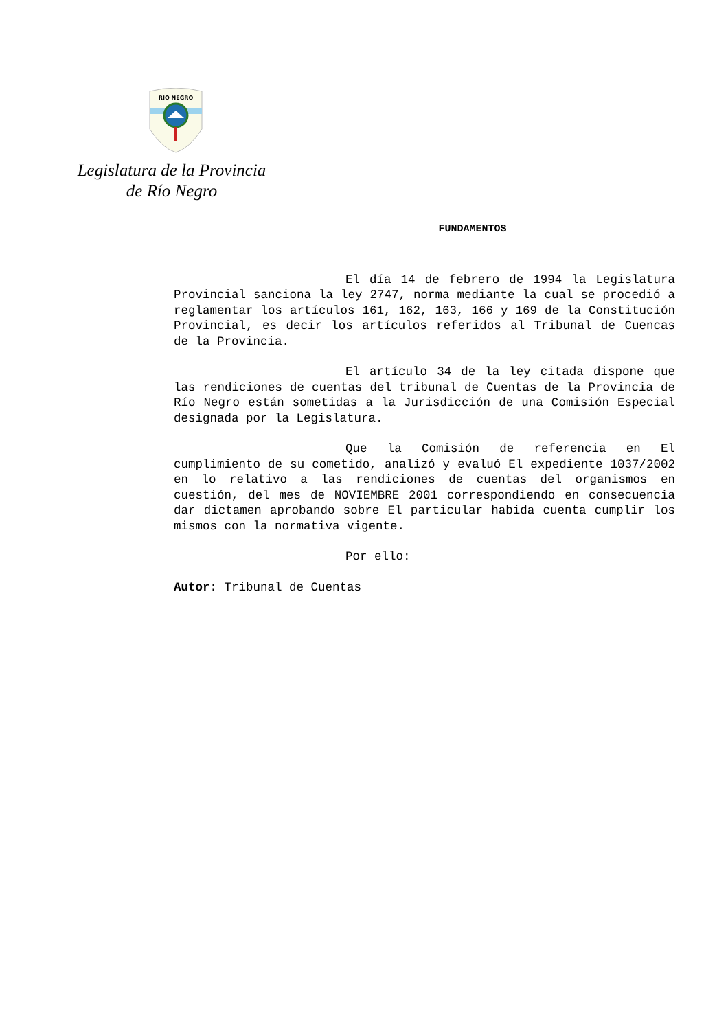RIO NEGRO
Legislatura de la Provincia
de Río Negro
FUNDAMENTOS
El día 14 de febrero de 1994 la Legislatura Provincial sanciona la ley 2747, norma mediante la cual se procedió a reglamentar los artículos 161, 162, 163, 166 y 169 de la Constitución Provincial, es decir los artículos referidos al Tribunal de Cuencas de la Provincia.
El artículo 34 de la ley citada dispone que las rendiciones de cuentas del tribunal de Cuentas de la Provincia de Río Negro están sometidas a la Jurisdicción de una Comisión Especial designada por la Legislatura.
Que la Comisión de referencia en El cumplimiento de su cometido, analizó y evaluó El expediente 1037/2002 en lo relativo a las rendiciones de cuentas del organismos en cuestión, del mes de NOVIEMBRE 2001 correspondiendo en consecuencia dar dictamen aprobando sobre El particular habida cuenta cumplir los mismos con la normativa vigente.
Por ello:
Autor: Tribunal de Cuentas